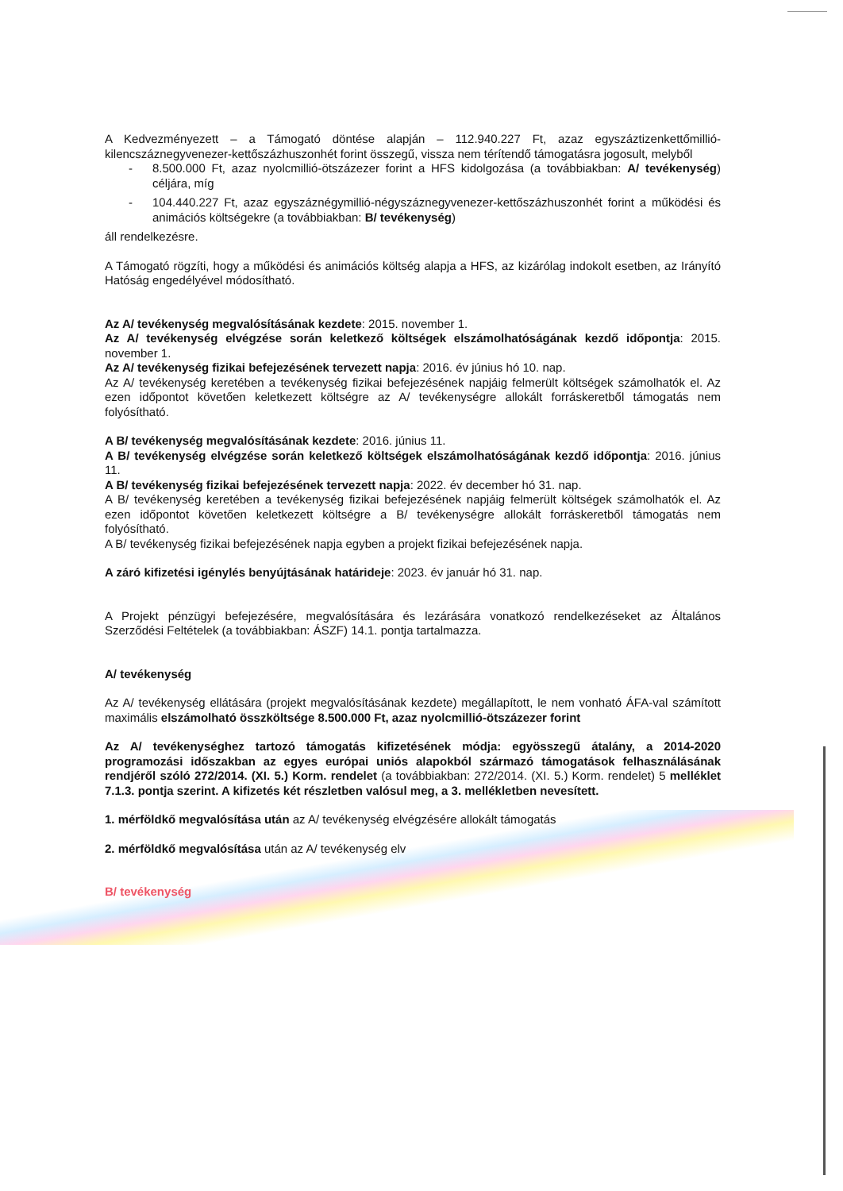A Kedvezményezett – a Támogató döntése alapján – 112.940.227 Ft, azaz egyszáztizenkettőmillió-kilencszáznegyvenezer-kettőszázhuszonhét forint összegű, vissza nem térítendő támogatásra jogosult, melyből
- 8.500.000 Ft, azaz nyolcmillió-ötszázezer forint a HFS kidolgozása (a továbbiakban: A/ tevékenység) céljára, míg
- 104.440.227 Ft, azaz egyszáznégymillió-négyszáznegyvenezer-kettőszázhuszonhét forint a működési és animációs költségekre (a továbbiakban: B/ tevékenység)
áll rendelkezésre.
A Támogató rögzíti, hogy a működési és animációs költség alapja a HFS, az kizárólag indokolt esetben, az Irányító Hatóság engedélyével módosítható.
Az A/ tevékenység megvalósításának kezdete: 2015. november 1.
Az A/ tevékenység elvégzése során keletkező költségek elszámolhatóságának kezdő időpontja: 2015. november 1.
Az A/ tevékenység fizikai befejezésének tervezett napja: 2016. év június hó 10. nap.
Az A/ tevékenység keretében a tevékenység fizikai befejezésének napjáig felmerült költségek számolhatók el. Az ezen időpontot követően keletkezett költségre az A/ tevékenységre allokált forráskeretből támogatás nem folyósítható.
A B/ tevékenység megvalósításának kezdete: 2016. június 11.
A B/ tevékenység elvégzése során keletkező költségek elszámolhatóságának kezdő időpontja: 2016. június 11.
A B/ tevékenység fizikai befejezésének tervezett napja: 2022. év december hó 31. nap.
A B/ tevékenység keretében a tevékenység fizikai befejezésének napjáig felmerült költségek számolhatók el. Az ezen időpontot követően keletkezett költségre a B/ tevékenységre allokált forráskeretből támogatás nem folyósítható.
A B/ tevékenység fizikai befejezésének napja egyben a projekt fizikai befejezésének napja.
A záró kifizetési igénylés benyújtásának határideje: 2023. év január hó 31. nap.
A Projekt pénzügyi befejezésére, megvalósítására és lezárására vonatkozó rendelkezéseket az Általános Szerződési Feltételek (a továbbiakban: ÁSZF) 14.1. pontja tartalmazza.
A/ tevékenység
Az A/ tevékenység ellátására (projekt megvalósításának kezdete) megállapított, le nem vonható ÁFA-val számított maximális elszámolható összköltsége 8.500.000 Ft, azaz nyolcmillió-ötszázezer forint
Az A/ tevékenységhez tartozó támogatás kifizetésének módja: egyösszegű átalány, a 2014-2020 programozási időszakban az egyes európai uniós alapokból származó támogatások felhasználásának rendjéről szóló 272/2014. (XI. 5.) Korm. rendelet (a továbbiakban: 272/2014. (XI. 5.) Korm. rendelet) 5 melléklet 7.1.3. pontja szerint. A kifizetés két részletben valósul meg, a 3. mellékletben nevesített.
1. mérföldkő megvalósítása után az A/ tevékenység elvégzésére allokált támogatás
2. mérföldkő megvalósítása után az A/ tevékenység elv
B/ tevékenység